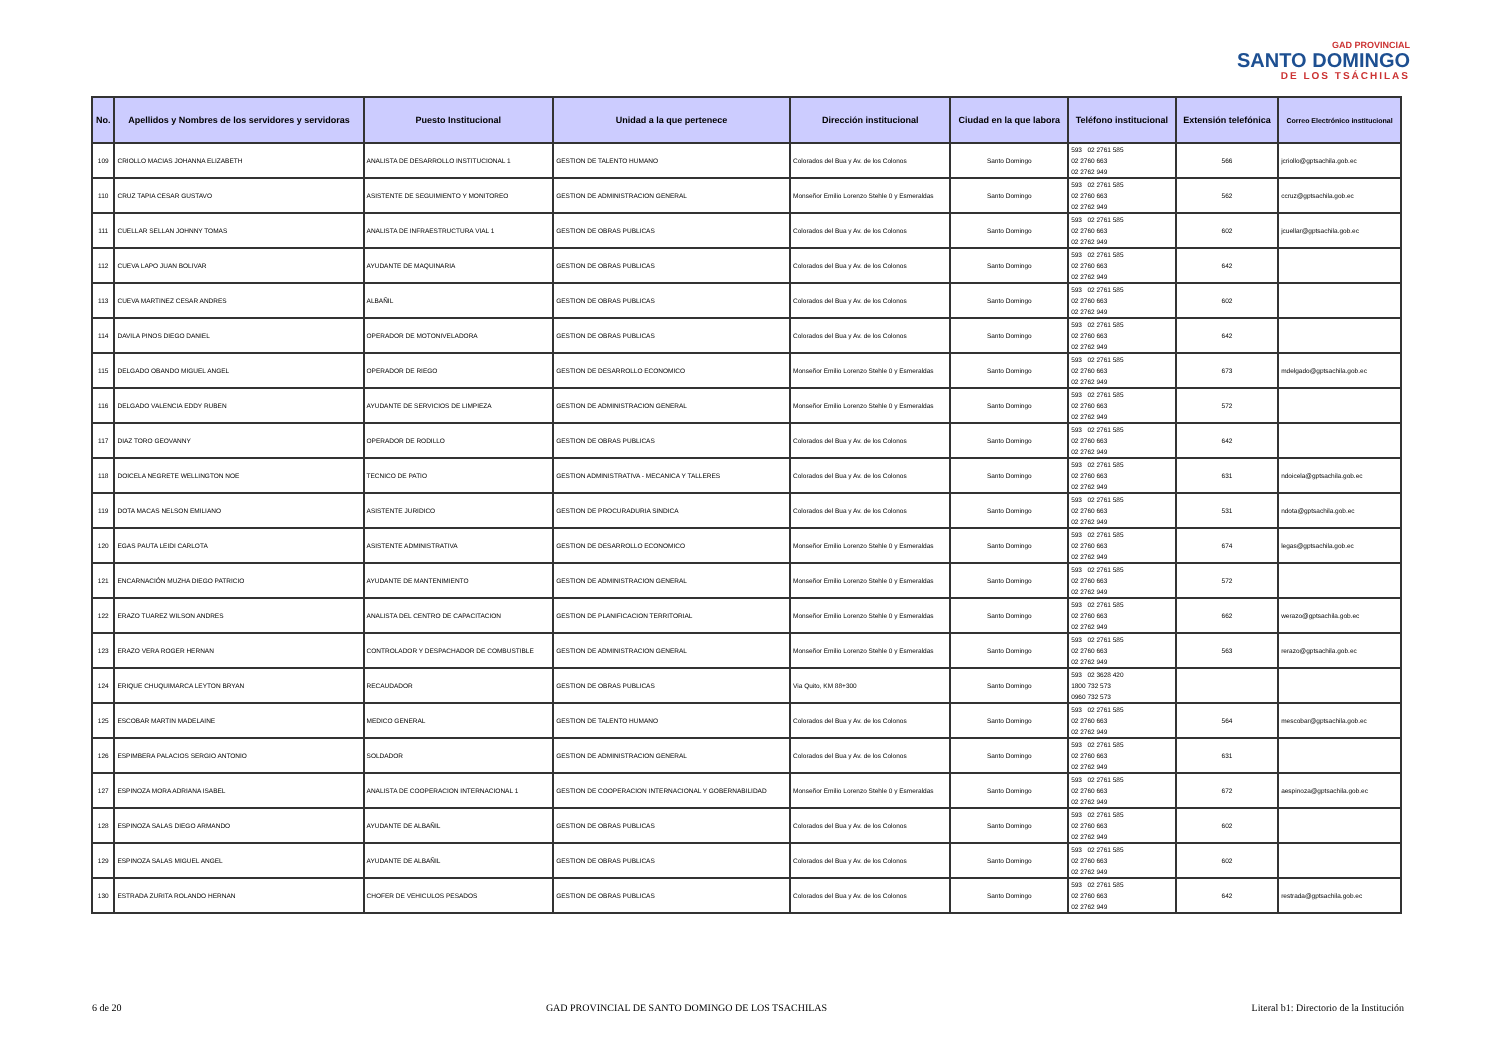GAD PROVINCIAL
SANTO DOMINGO
DE LOS TSÁCHILAS
| No. | Apellidos y Nombres de los servidores y servidoras | Puesto Institucional | Unidad a la que pertenece | Dirección institucional | Ciudad en la que labora | Teléfono institucional | Extensión telefónica | Correo Electrónico institucional |
| --- | --- | --- | --- | --- | --- | --- | --- | --- |
| 109 | CRIOLLO MACIAS JOHANNA ELIZABETH | ANALISTA DE DESARROLLO INSTITUCIONAL 1 | GESTION DE TALENTO HUMANO | Colorados del Bua y Av. de los Colonos | Santo Domingo | 593 02 2761 585 02 2760 663 02 2762 949 | 566 | jcriollo@gptsachila.gob.ec |
| 110 | CRUZ TAPIA CESAR GUSTAVO | ASISTENTE DE SEGUIMIENTO Y MONITOREO | GESTION DE ADMINISTRACION GENERAL | Monseñor Emilio Lorenzo Stehle 0 y Esmeraldas | Santo Domingo | 593 02 2761 585 02 2760 663 02 2762 949 | 562 | ccruz@gptsachila.gob.ec |
| 111 | CUELLAR SELLAN JOHNNY TOMAS | ANALISTA DE INFRAESTRUCTURA VIAL 1 | GESTION DE OBRAS PUBLICAS | Colorados del Bua y Av. de los Colonos | Santo Domingo | 593 02 2761 585 02 2760 663 02 2762 949 | 602 | jcuellar@gptsachila.gob.ec |
| 112 | CUEVA LAPO JUAN BOLIVAR | AYUDANTE DE MAQUINARIA | GESTION DE OBRAS PUBLICAS | Colorados del Bua y Av. de los Colonos | Santo Domingo | 593 02 2761 585 02 2760 663 02 2762 949 | 642 | |
| 113 | CUEVA MARTINEZ CESAR ANDRES | ALBAÑIL | GESTION DE OBRAS PUBLICAS | Colorados del Bua y Av. de los Colonos | Santo Domingo | 593 02 2761 585 02 2760 663 02 2762 949 | 602 | |
| 114 | DAVILA PINOS DIEGO DANIEL | OPERADOR DE MOTONIVELADORA | GESTION DE OBRAS PUBLICAS | Colorados del Bua y Av. de los Colonos | Santo Domingo | 593 02 2761 585 02 2760 663 02 2762 949 | 642 | |
| 115 | DELGADO OBANDO MIGUEL ANGEL | OPERADOR DE RIEGO | GESTION DE DESARROLLO ECONOMICO | Monseñor Emilio Lorenzo Stehle 0 y Esmeraldas | Santo Domingo | 593 02 2761 585 02 2760 663 02 2762 949 | 673 | mdelgado@gptsachila.gob.ec |
| 116 | DELGADO VALENCIA EDDY RUBEN | AYUDANTE DE SERVICIOS DE LIMPIEZA | GESTION DE ADMINISTRACION GENERAL | Monseñor Emilio Lorenzo Stehle 0 y Esmeraldas | Santo Domingo | 593 02 2761 585 02 2760 663 02 2762 949 | 572 | |
| 117 | DIAZ TORO GEOVANNY | OPERADOR DE RODILLO | GESTION DE OBRAS PUBLICAS | Colorados del Bua y Av. de los Colonos | Santo Domingo | 593 02 2761 585 02 2760 663 02 2762 949 | 642 | |
| 118 | DOICELA NEGRETE WELLINGTON NOE | TECNICO DE PATIO | GESTION ADMINISTRATIVA - MECANICA Y TALLERES | Colorados del Bua y Av. de los Colonos | Santo Domingo | 593 02 2761 585 02 2760 663 02 2762 949 | 631 | ndoicela@gptsachila.gob.ec |
| 119 | DOTA MACAS NELSON EMILIANO | ASISTENTE JURIDICO | GESTION DE PROCURADURIA SINDICA | Colorados del Bua y Av. de los Colonos | Santo Domingo | 593 02 2761 585 02 2760 663 02 2762 949 | 531 | ndota@gptsachila.gob.ec |
| 120 | EGAS PAUTA LEIDI CARLOTA | ASISTENTE ADMINISTRATIVA | GESTION DE DESARROLLO ECONOMICO | Monseñor Emilio Lorenzo Stehle 0 y Esmeraldas | Santo Domingo | 593 02 2761 585 02 2760 663 02 2762 949 | 674 | legas@gptsachila.gob.ec |
| 121 | ENCARNACIÓN MUZHA DIEGO PATRICIO | AYUDANTE DE MANTENIMIENTO | GESTION DE ADMINISTRACION GENERAL | Monseñor Emilio Lorenzo Stehle 0 y Esmeraldas | Santo Domingo | 593 02 2761 585 02 2760 663 02 2762 949 | 572 | |
| 122 | ERAZO TUAREZ WILSON ANDRES | ANALISTA DEL CENTRO DE CAPACITACION | GESTION DE PLANIFICACION TERRITORIAL | Monseñor Emilio Lorenzo Stehle 0 y Esmeraldas | Santo Domingo | 593 02 2761 585 02 2760 663 02 2762 949 | 662 | werazo@gptsachila.gob.ec |
| 123 | ERAZO VERA ROGER HERNAN | CONTROLADOR Y DESPACHADOR DE COMBUSTIBLE | GESTION DE ADMINISTRACION GENERAL | Monseñor Emilio Lorenzo Stehle 0 y Esmeraldas | Santo Domingo | 593 02 2761 585 02 2760 663 02 2762 949 | 563 | rerazo@gptsachila.gob.ec |
| 124 | ERIQUE CHUQUIMARCA LEYTON BRYAN | RECAUDADOR | GESTION DE OBRAS PUBLICAS | Via Quito, KM 88+300 | Santo Domingo | 593 02 3628 420 1800 732 573 0960 732 573 | | |
| 125 | ESCOBAR MARTIN MADELAINE | MEDICO GENERAL | GESTION DE TALENTO HUMANO | Colorados del Bua y Av. de los Colonos | Santo Domingo | 593 02 2761 585 02 2760 663 02 2762 949 | 564 | mescobar@gptsachila.gob.ec |
| 126 | ESPIMBERA PALACIOS SERGIO ANTONIO | SOLDADOR | GESTION DE ADMINISTRACION GENERAL | Colorados del Bua y Av. de los Colonos | Santo Domingo | 593 02 2761 585 02 2760 663 02 2762 949 | 631 | |
| 127 | ESPINOZA MORA ADRIANA ISABEL | ANALISTA DE COOPERACION INTERNACIONAL 1 | GESTION DE COOPERACION INTERNACIONAL Y GOBERNABILIDAD | Monseñor Emilio Lorenzo Stehle 0 y Esmeraldas | Santo Domingo | 593 02 2761 585 02 2760 663 02 2762 949 | 672 | aespinoza@gptsachila.gob.ec |
| 128 | ESPINOZA SALAS DIEGO ARMANDO | AYUDANTE DE ALBAÑIL | GESTION DE OBRAS PUBLICAS | Colorados del Bua y Av. de los Colonos | Santo Domingo | 593 02 2761 585 02 2760 663 02 2762 949 | 602 | |
| 129 | ESPINOZA SALAS MIGUEL ANGEL | AYUDANTE DE ALBAÑIL | GESTION DE OBRAS PUBLICAS | Colorados del Bua y Av. de los Colonos | Santo Domingo | 593 02 2761 585 02 2760 663 02 2762 949 | 602 | |
| 130 | ESTRADA ZURITA ROLANDO HERNAN | CHOFER DE VEHICULOS PESADOS | GESTION DE OBRAS PUBLICAS | Colorados del Bua y Av. de los Colonos | Santo Domingo | 593 02 2761 585 02 2760 663 02 2762 949 | 642 | restrada@gptsachila.gob.ec |
6 de 20 GAD PROVINCIAL DE SANTO DOMINGO DE LOS TSACHILAS Literal b1: Directorio de la Institución